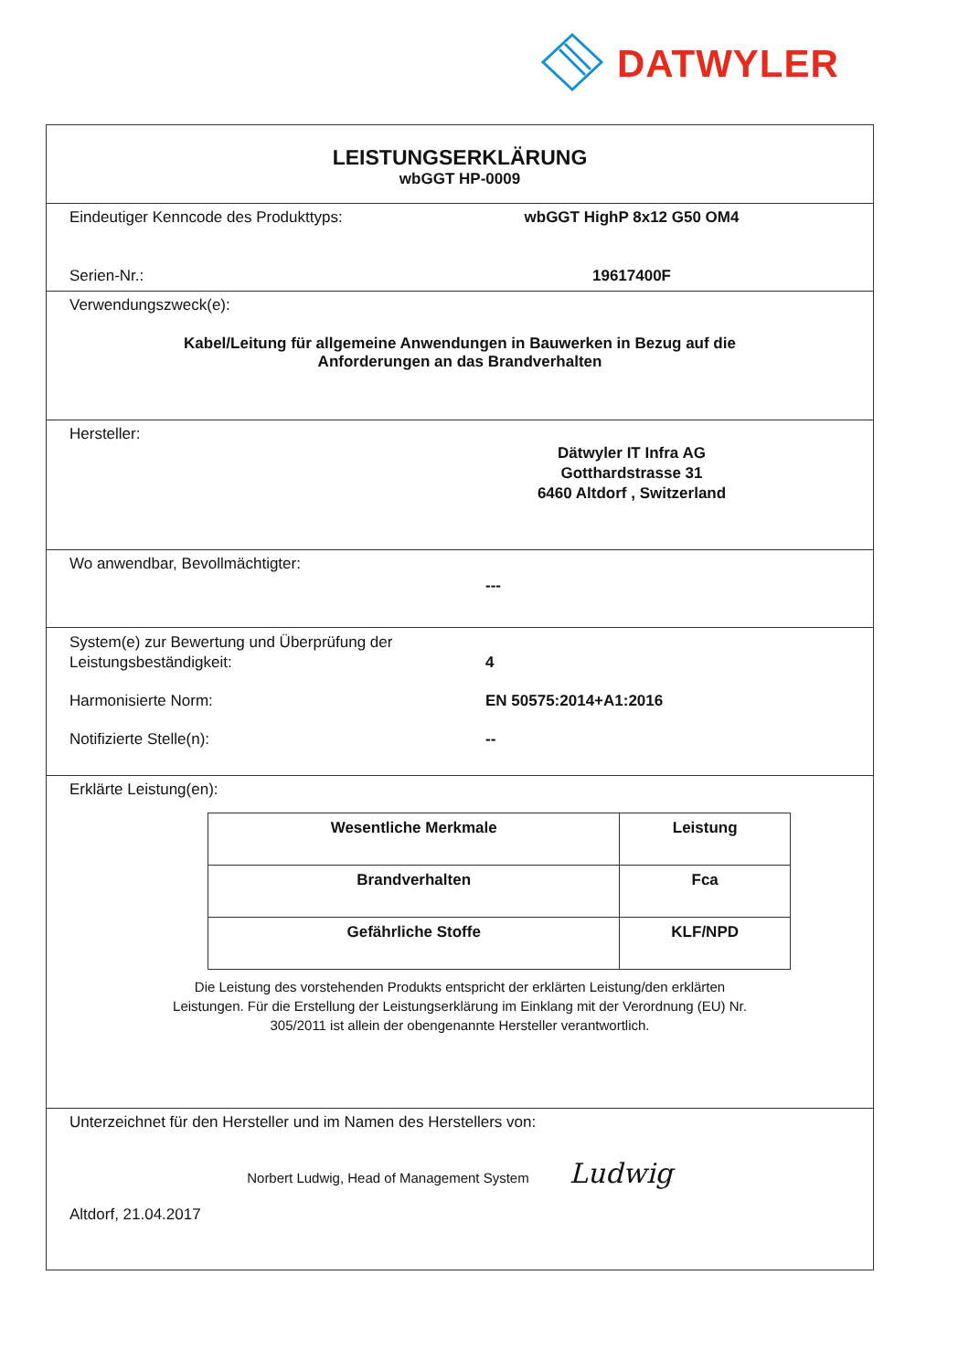DATWYLER
LEISTUNGSERKLÄRUNG
wbGGT HP-0009
Eindeutiger Kenncode des Produkttyps: wbGGT HighP 8x12 G50 OM4
Serien-Nr.: 19617400F
Verwendungszweck(e):
Kabel/Leitung für allgemeine Anwendungen in Bauwerken in Bezug auf die
Anforderungen an das Brandverhalten
Hersteller:
Dätwyler IT Infra AG
Gotthardstrasse 31
6460 Altdorf , Switzerland
Wo anwendbar, Bevollmächtigter:
---
System(e) zur Bewertung und Überprüfung der
Leistungsbeständigkeit:
4
Harmonisierte Norm: EN 50575:2014+A1:2016
Notifizierte Stelle(n): --
Erklärte Leistung(en):
| Wesentliche Merkmale | Leistung |
| --- | --- |
| Brandverhalten | Fca |
| Gefährliche Stoffe | KLF/NPD |
Die Leistung des vorstehenden Produkts entspricht der erklärten Leistung/den erklärten
Leistungen. Für die Erstellung der Leistungserklärung im Einklang mit der Verordnung (EU) Nr.
305/2011 ist allein der obengenannte Hersteller verantwortlich.
Unterzeichnet für den Hersteller und im Namen des Herstellers von:
Norbert Ludwig, Head of Management System Ludwig
Altdorf, 21.04.2017